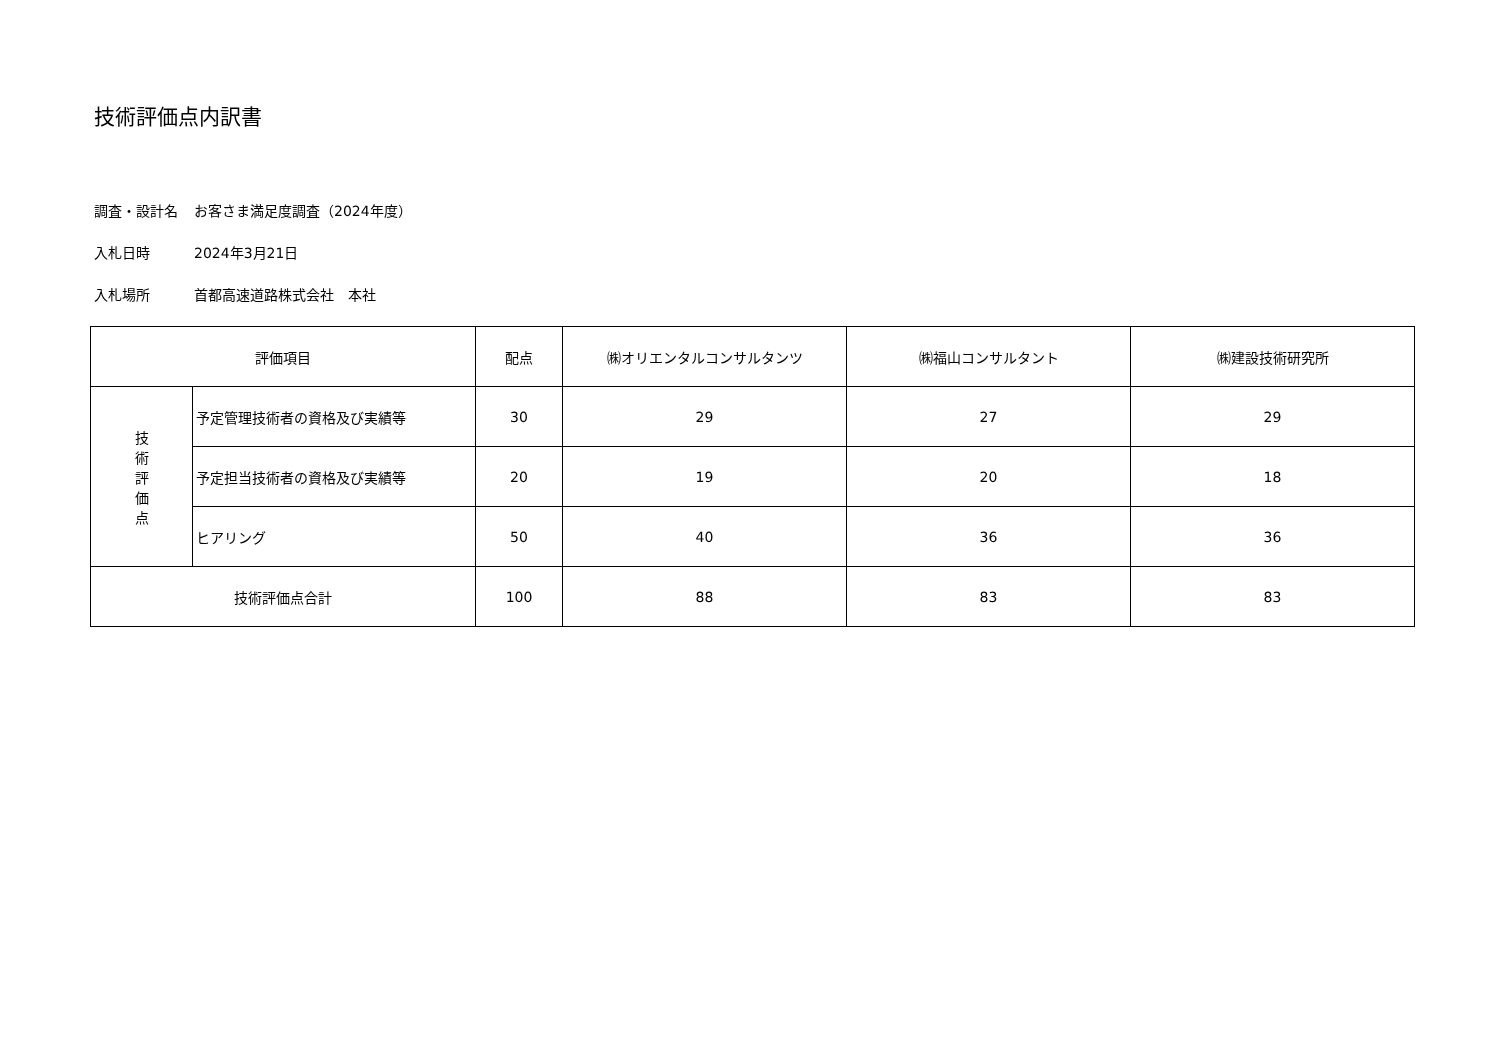技術評価点内訳書
調査・設計名 お客さま満足度調査（2024年度）
入札日時 2024年3月21日
入札場所 首都高速道路株式会社　本社
| 評価項目 | | 配点 | ㈱オリエンタルコンサルタンツ | ㈱福山コンサルタント | ㈱建設技術研究所 |
| --- | --- | --- | --- | --- | --- |
| 技 術 評 価 点 | 予定管理技術者の資格及び実績等 | 30 | 29 | 27 | 29 |
| | 予定担当技術者の資格及び実績等 | 20 | 19 | 20 | 18 |
| | ヒアリング | 50 | 40 | 36 | 36 |
| 技術評価点合計 | | 100 | 88 | 83 | 83 |